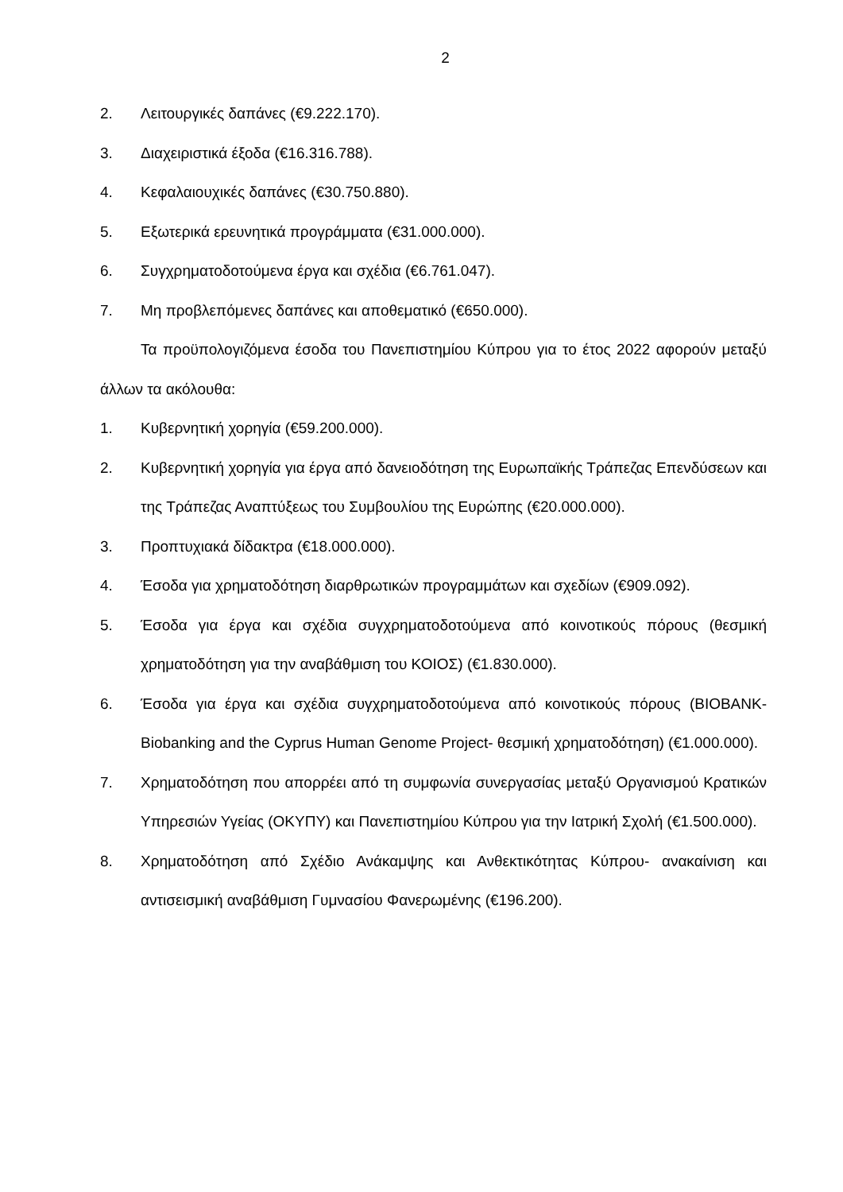2
2. Λειτουργικές δαπάνες (€9.222.170).
3. Διαχειριστικά έξοδα (€16.316.788).
4. Κεφαλαιουχικές δαπάνες (€30.750.880).
5. Εξωτερικά ερευνητικά προγράμματα (€31.000.000).
6. Συγχρηματοδοτούμενα έργα και σχέδια (€6.761.047).
7. Μη προβλεπόμενες δαπάνες και αποθεματικό (€650.000).
Τα προϋπολογιζόμενα έσοδα του Πανεπιστημίου Κύπρου για το έτος 2022 αφορούν μεταξύ άλλων τα ακόλουθα:
1. Κυβερνητική χορηγία (€59.200.000).
2. Κυβερνητική χορηγία για έργα από δανειοδότηση της Ευρωπαϊκής Τράπεζας Επενδύσεων και της Τράπεζας Αναπτύξεως του Συμβουλίου της Ευρώπης (€20.000.000).
3. Προπτυχιακά δίδακτρα (€18.000.000).
4. Έσοδα για χρηματοδότηση διαρθρωτικών προγραμμάτων και σχεδίων (€909.092).
5. Έσοδα για έργα και σχέδια συγχρηματοδοτούμενα από κοινοτικούς πόρους (θεσμική χρηματοδότηση για την αναβάθμιση του ΚΟΙΟΣ) (€1.830.000).
6. Έσοδα για έργα και σχέδια συγχρηματοδοτούμενα από κοινοτικούς πόρους (BIOBANK- Biobanking and the Cyprus Human Genome Project- θεσμική χρηματοδότηση) (€1.000.000).
7. Χρηματοδότηση που απορρέει από τη συμφωνία συνεργασίας μεταξύ Οργανισμού Κρατικών Υπηρεσιών Υγείας (ΟΚΥΠΥ) και Πανεπιστημίου Κύπρου για την Ιατρική Σχολή (€1.500.000).
8. Χρηματοδότηση από Σχέδιο Ανάκαμψης και Ανθεκτικότητας Κύπρου- ανακαίνιση και αντισεισμική αναβάθμιση Γυμνασίου Φανερωμένης (€196.200).